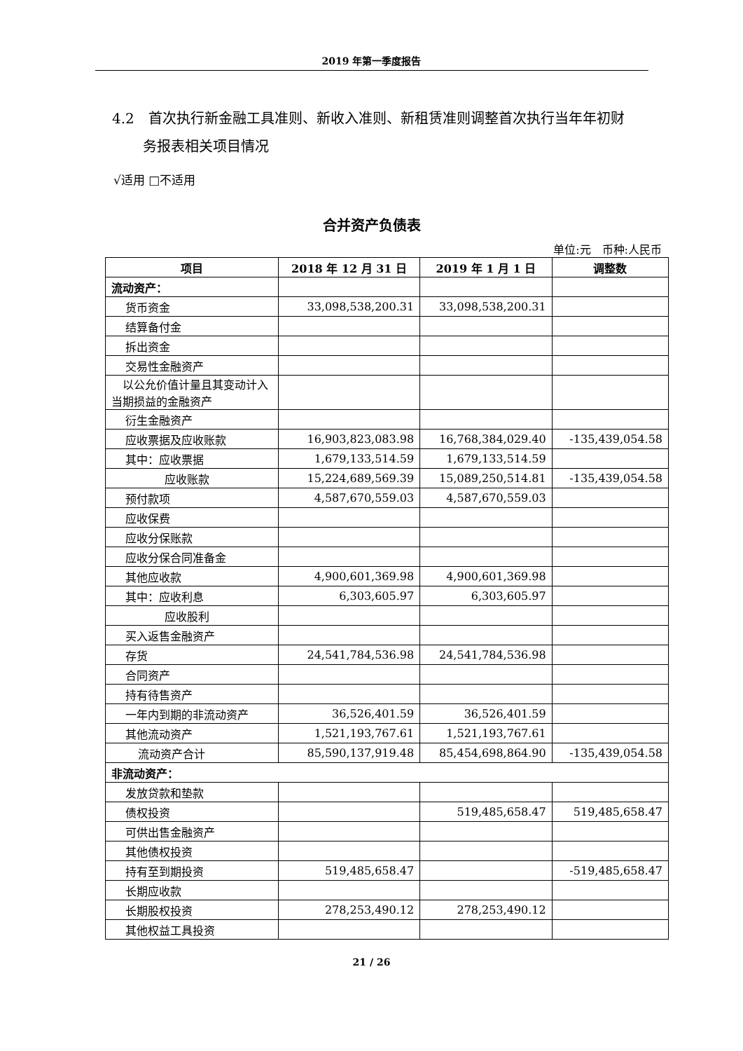2019 年第一季度报告
4.2　首次执行新金融工具准则、新收入准则、新租赁准则调整首次执行当年年初财
务报表相关项目情况
√适用 □不适用
合并资产负债表
单位:元　币种:人民币
| 项目 | 2018 年 12 月 31 日 | 2019 年 1 月 1 日 | 调整数 |
| --- | --- | --- | --- |
| 流动资产： | | | |
| 货币资金 | 33,098,538,200.31 | 33,098,538,200.31 | |
| 结算备付金 | | | |
| 拆出资金 | | | |
| 交易性金融资产 | | | |
| 以公允价值计量且其变动计入当期损益的金融资产 | | | |
| 衍生金融资产 | | | |
| 应收票据及应收账款 | 16,903,823,083.98 | 16,768,384,029.40 | -135,439,054.58 |
| 其中：应收票据 | 1,679,133,514.59 | 1,679,133,514.59 | |
| 应收账款 | 15,224,689,569.39 | 15,089,250,514.81 | -135,439,054.58 |
| 预付款项 | 4,587,670,559.03 | 4,587,670,559.03 | |
| 应收保费 | | | |
| 应收分保账款 | | | |
| 应收分保合同准备金 | | | |
| 其他应收款 | 4,900,601,369.98 | 4,900,601,369.98 | |
| 其中：应收利息 | 6,303,605.97 | 6,303,605.97 | |
| 应收股利 | | | |
| 买入返售金融资产 | | | |
| 存货 | 24,541,784,536.98 | 24,541,784,536.98 | |
| 合同资产 | | | |
| 持有待售资产 | | | |
| 一年内到期的非流动资产 | 36,526,401.59 | 36,526,401.59 | |
| 其他流动资产 | 1,521,193,767.61 | 1,521,193,767.61 | |
| 流动资产合计 | 85,590,137,919.48 | 85,454,698,864.90 | -135,439,054.58 |
| 非流动资产： | | | |
| 发放贷款和垫款 | | | |
| 债权投资 | | 519,485,658.47 | 519,485,658.47 |
| 可供出售金融资产 | | | |
| 其他债权投资 | | | |
| 持有至到期投资 | 519,485,658.47 | | -519,485,658.47 |
| 长期应收款 | | | |
| 长期股权投资 | 278,253,490.12 | 278,253,490.12 | |
| 其他权益工具投资 | | | |
21 / 26